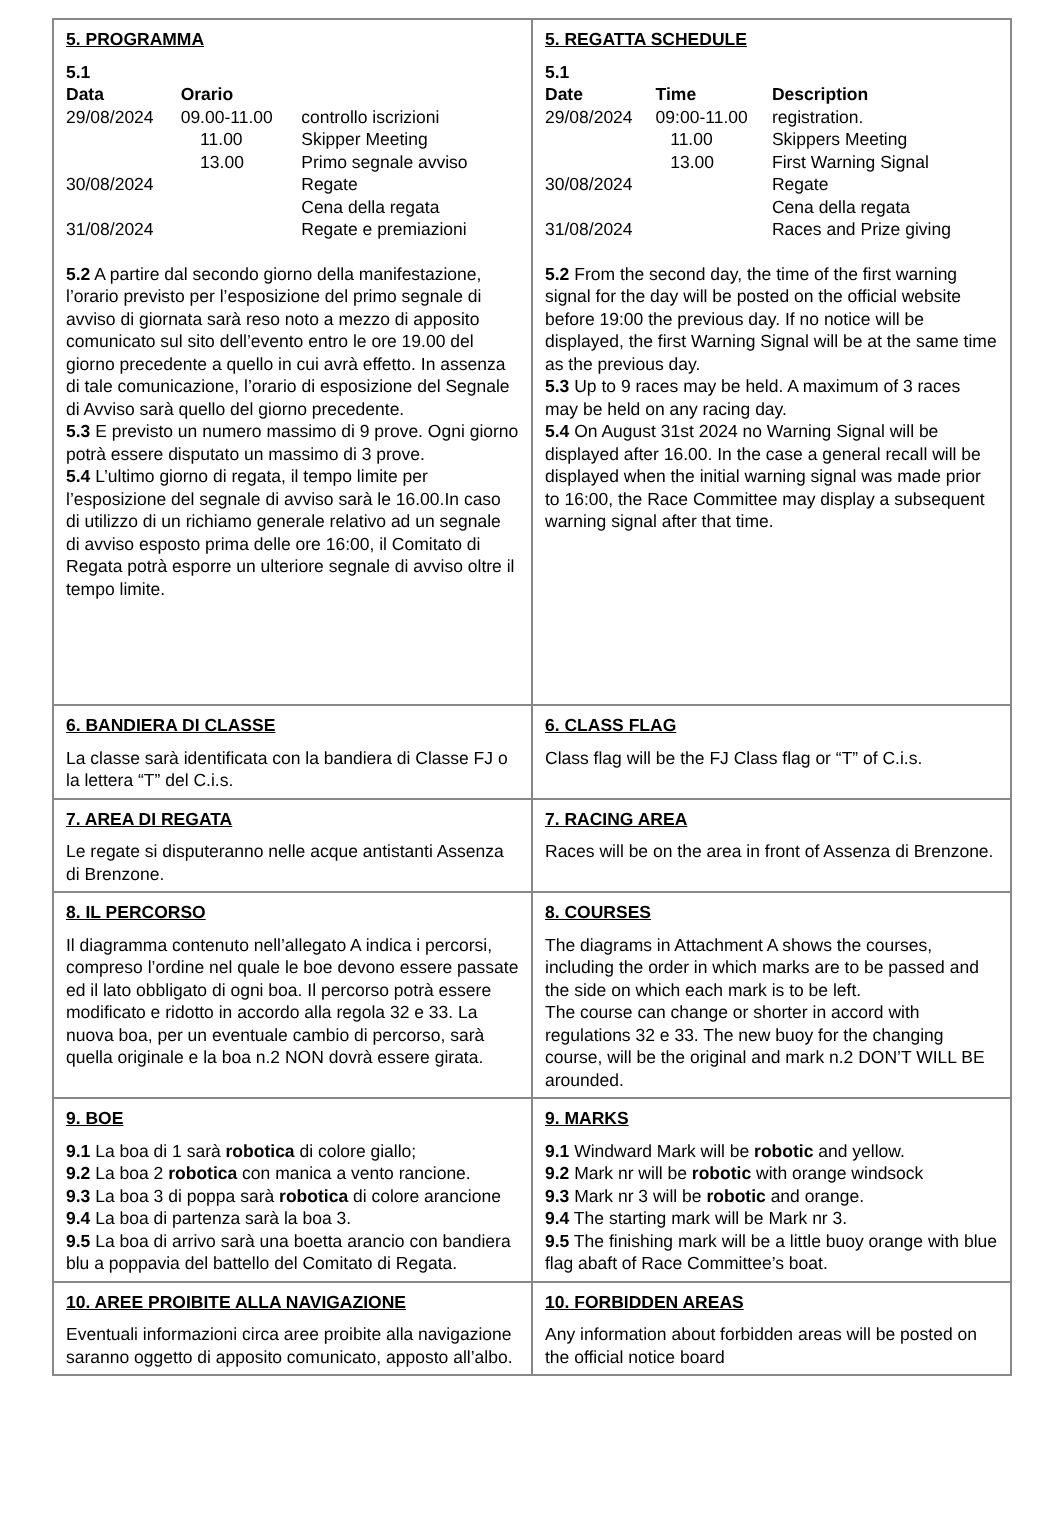| 5. PROGRAMMA 5.1 / Data / Orario / / / --- / --- / --- / / 29/08/2024 / 09.00-11.00 / controllo iscrizioni / / / 11.00 / Skipper Meeting / / / 13.00 / Primo segnale avviso / / 30/08/2024 / / Regate / / / / Cena della regata / / 31/08/2024 / / Regate e premiazioni / 5.2 A partire dal secondo giorno della manifestazione, l’orario previsto per l’esposizione del primo segnale di avviso di giornata sarà reso noto a mezzo di apposito comunicato sul sito dell’evento entro le ore 19.00 del giorno precedente a quello in cui avrà effetto. In assenza di tale comunicazione, l’orario di esposizione del Segnale di Avviso sarà quello del giorno precedente. 5.3 E previsto un numero massimo di 9 prove. Ogni giorno potrà essere disputato un massimo di 3 prove. 5.4 L’ultimo giorno di regata, il tempo limite per l’esposizione del segnale di avviso sarà le 16.00.In caso di utilizzo di un richiamo generale relativo ad un segnale di avviso esposto prima delle ore 16:00, il Comitato di Regata potrà esporre un ulteriore segnale di avviso oltre il tempo limite. | 5. REGATTA SCHEDULE 5.1 / Date / Time / Description / / --- / --- / --- / / 29/08/2024 / 09:00-11.00 / registration. / / / 11.00 / Skippers Meeting / / / 13.00 / First Warning Signal / / 30/08/2024 / / Regate / / / / Cena della regata / / 31/08/2024 / / Races and Prize giving / 5.2 From the second day, the time of the first warning signal for the day will be posted on the official website before 19:00 the previous day. If no notice will be displayed, the first Warning Signal will be at the same time as the previous day. 5.3 Up to 9 races may be held. A maximum of 3 races may be held on any racing day. 5.4 On August 31st 2024 no Warning Signal will be displayed after 16.00. In the case a general recall will be displayed when the initial warning signal was made prior to 16:00, the Race Committee may display a subsequent warning signal after that time. |
| 6. BANDIERA DI CLASSE La classe sarà identificata con la bandiera di Classe FJ o la lettera “T” del C.i.s. | 6. CLASS FLAG Class flag will be the FJ Class flag or “T” of C.i.s. |
| 7. AREA DI REGATA Le regate si disputeranno nelle acque antistanti Assenza di Brenzone. | 7. RACING AREA Races will be on the area in front of Assenza di Brenzone. |
| 8. IL PERCORSO Il diagramma contenuto nell’allegato A indica i percorsi, compreso l’ordine nel quale le boe devono essere passate ed il lato obbligato di ogni boa. Il percorso potrà essere modificato e ridotto in accordo alla regola 32 e 33. La nuova boa, per un eventuale cambio di percorso, sarà quella originale e la boa n.2 NON dovrà essere girata. | 8. COURSES The diagrams in Attachment A shows the courses, including the order in which marks are to be passed and the side on which each mark is to be left. The course can change or shorter in accord with regulations 32 e 33. The new buoy for the changing course, will be the original and mark n.2 DON’T WILL BE arounded. |
| 9. BOE 9.1 La boa di 1 sarà robotica di colore giallo; 9.2 La boa 2 robotica con manica a vento rancione. 9.3 La boa 3 di poppa sarà robotica di colore arancione 9.4 La boa di partenza sarà la boa 3. 9.5 La boa di arrivo sarà una boetta arancio con bandiera blu a poppavia del battello del Comitato di Regata. | 9. MARKS 9.1 Windward Mark will be robotic and yellow. 9.2 Mark nr will be robotic with orange windsock 9.3 Mark nr 3 will be robotic and orange. 9.4 The starting mark will be Mark nr 3. 9.5 The finishing mark will be a little buoy orange with blue flag abaft of Race Committee’s boat. |
| 10. AREE PROIBITE ALLA NAVIGAZIONE Eventuali informazioni circa aree proibite alla navigazione saranno oggetto di apposito comunicato, apposto all’albo. | 10. FORBIDDEN AREAS Any information about forbidden areas will be posted on the official notice board |